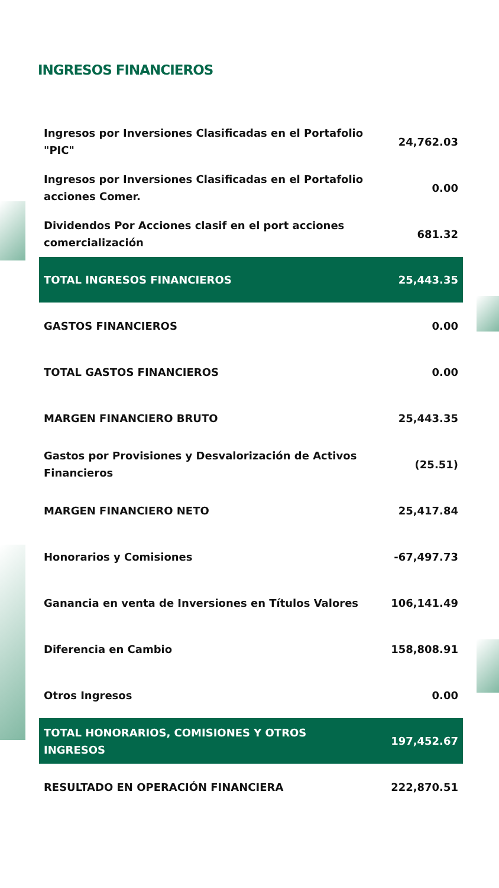INGRESOS FINANCIEROS
| Ingresos por Inversiones Clasificadas en el Portafolio "PIC" | 24,762.03 |
| Ingresos por Inversiones Clasificadas en el Portafolio acciones Comer. | 0.00 |
| Dividendos Por Acciones clasif en el port acciones comercialización | 681.32 |
| TOTAL INGRESOS FINANCIEROS | 25,443.35 |
| GASTOS FINANCIEROS | 0.00 |
| TOTAL GASTOS FINANCIEROS | 0.00 |
| MARGEN FINANCIERO BRUTO | 25,443.35 |
| Gastos por Provisiones y Desvalorización de Activos Financieros | (25.51) |
| MARGEN FINANCIERO NETO | 25,417.84 |
| Honorarios y Comisiones | -67,497.73 |
| Ganancia en venta de Inversiones en Títulos Valores | 106,141.49 |
| Diferencia en Cambio | 158,808.91 |
| Otros Ingresos | 0.00 |
| TOTAL HONORARIOS, COMISIONES Y OTROS INGRESOS | 197,452.67 |
| RESULTADO EN OPERACIÓN FINANCIERA | 222,870.51 |